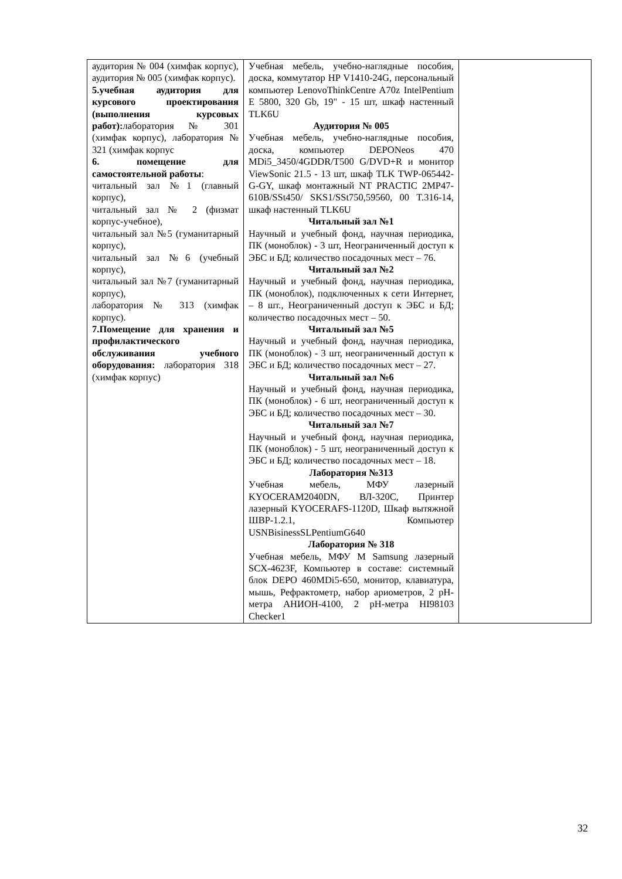| аудитория № 004 (химфак корпус), аудитория № 005 (химфак корпус). 5.учебная аудитория для курсового проектирования (выполнения курсовых работ): лаборатория № 301 (химфак корпус), лаборатория № 321 (химфак корпус 6. помещение для самостоятельной работы : читальный зал №1 (главный корпус), читальный зал № 2 (физмат корпус-учебное), читальный зал №5 (гуманитарный корпус), читальный зал №6 (учебный корпус), читальный зал №7 (гуманитарный корпус), лаборатория № 313 (химфак корпус). 7.Помещение для хранения и профилактического обслуживания учебного оборудования: лаборатория 318 (химфак корпус) | Учебная мебель, учебно-наглядные пособия, доска, коммутатор HP V1410-24G, персональный компьютер LenovoThinkCentre A70z IntelPentium E 5800, 320 Gb, 19" - 15 шт, шкаф настенный TLK6U Аудитория № 005 Учебная мебель, учебно-наглядные пособия, доска, компьютер DEPONeos 470 MDi5_3450/4GDDR/T500 G/DVD+R и монитор ViewSonic 21.5 - 13 шт, шкаф TLK TWP-065442-G-GY, шкаф монтажный NT PRACTIC 2MP47-610B/SSt450/ SKS1/SSt750,59560, 00 T.316-14, шкаф настенный TLK6U Читальный зал №1 Научный и учебный фонд, научная периодика, ПК (моноблок) - 3 шт, Неограниченный доступ к ЭБС и БД; количество посадочных мест – 76. Читальный зал №2 Научный и учебный фонд, научная периодика, ПК (моноблок), подключенных к сети Интернет, – 8 шт., Неограниченный доступ к ЭБС и БД; количество посадочных мест – 50. Читальный зал №5 Научный и учебный фонд, научная периодика, ПК (моноблок) - 3 шт, неограниченный доступ к ЭБС и БД; количество посадочных мест – 27. Читальный зал №6 Научный и учебный фонд, научная периодика, ПК (моноблок) - 6 шт, неограниченный доступ к ЭБС и БД; количество посадочных мест – 30. Читальный зал №7 Научный и учебный фонд, научная периодика, ПК (моноблок) - 5 шт, неограниченный доступ к ЭБС и БД; количество посадочных мест – 18. Лаборатория №313 Учебная мебель, МФУ лазерный KYOCERAM2040DN, ВЛ-320С, Принтер лазерный KYOCERAFS-1120D, Шкаф вытяжной ШВР-1.2.1, Компьютер USNBisinessSLPentiumG640 Лаборатория № 318 Учебная мебель, МФУ M Samsung лазерный SCX-4623F, Компьютер в составе: системный блок DEPO 460MDi5-650, монитор, клавиатура, мышь, Рефрактометр, набор ариометров, 2 pH-метра АНИОН-4100, 2 pH-метра HI98103 Checker1 | |
32